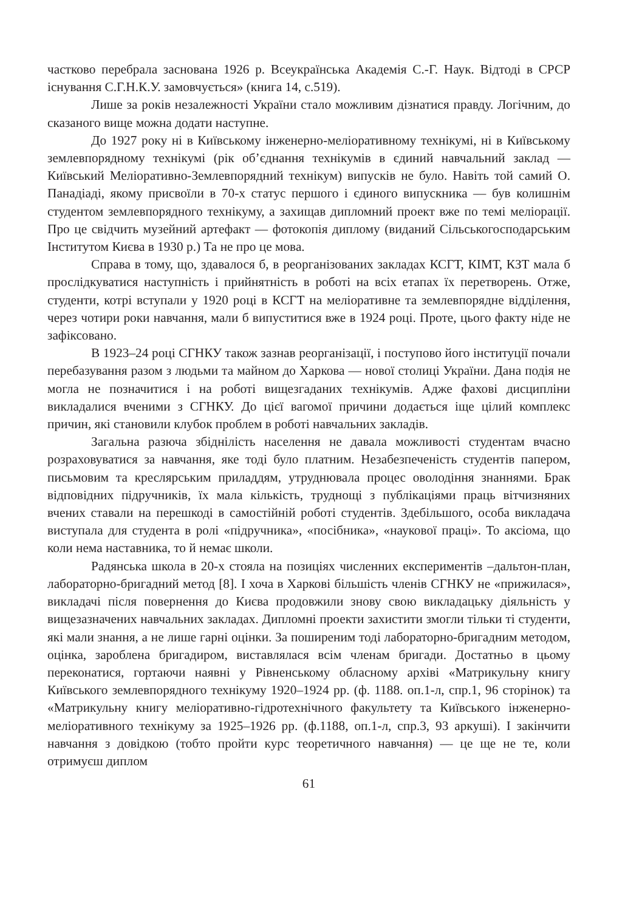частково перебрала заснована 1926 р. Всеукраїнська Академія С.-Г. Наук. Відтоді в СРСР існування С.Г.Н.К.У. замовчується» (книга 14, с.519).
Лише за років незалежності України стало можливим дізнатися правду. Логічним, до сказаного вище можна додати наступне.
До 1927 року ні в Київському інженерно-меліоративному технікумі, ні в Київському землевпорядному технікумі (рік об’єднання технікумів в єдиний навчальний заклад — Київський Меліоративно-Землевпорядний технікум) випусків не було. Навіть той самий О. Панадіаді, якому присвоїли в 70-х статус першого і єдиного випускника — був колишнім студентом землевпорядного технікуму, а захищав дипломний проект вже по темі меліорації. Про це свідчить музейний артефакт — фотокопія диплому (виданий Сільськогосподарським Інститутом Києва в 1930 р.) Та не про це мова.
Справа в тому, що, здавалося б, в реорганізованих закладах КСГТ, КІМТ, КЗТ мала б прослідкуватися наступність і прийнятність в роботі на всіх етапах їх перетворень. Отже, студенти, котрі вступали у 1920 році в КСГТ на меліоративне та землевпорядне відділення, через чотири роки навчання, мали б випуститися вже в 1924 році. Проте, цього факту ніде не зафіксовано.
В 1923–24 році СГНКУ також зазнав реорганізації, і поступово його інституції почали перебазування разом з людьми та майном до Харкова — нової столиці України. Дана подія не могла не позначитися і на роботі вищезгаданих технікумів. Адже фахові дисципліни викладалися вченими з СГНКУ. До цієї вагомої причини додається іще цілий комплекс причин, які становили клубок проблем в роботі навчальних закладів.
Загальна разюча збіднілість населення не давала можливості студентам вчасно розраховуватися за навчання, яке тоді було платним. Незабезпеченість студентів папером, письмовим та креслярським приладдям, утруднювала процес оволодіння знаннями. Брак відповідних підручників, їх мала кількість, труднощі з публікаціями праць вітчизняних вчених ставали на перешкоді в самостійній роботі студентів. Здебільшого, особа викладача виступала для студента в ролі «підручника», «посібника», «наукової праці». То аксіома, що коли нема наставника, то й немає школи.
Радянська школа в 20-х стояла на позиціях численних експериментів –дальтон-план, лабораторно-бригадний метод [8]. І хоча в Харкові більшість членів СГНКУ не «прижилася», викладачі після повернення до Києва продовжили знову свою викладацьку діяльність у вищезазначених навчальних закладах. Дипломні проекти захистити змогли тільки ті студенти, які мали знання, а не лише гарні оцінки. За поширеним тоді лабораторно-бригадним методом, оцінка, зароблена бригадиром, виставлялася всім членам бригади. Достатньо в цьому переконатися, гортаючи наявні у Рівненському обласному архіві «Матрикульну книгу Київського землевпорядного технікуму 1920–1924 рр. (ф. 1188. оп.1-л, спр.1, 96 сторінок) та «Матрикульну книгу меліоративно-гідротехнічного факультету та Київського інженерно-меліоративного технікуму за 1925–1926 рр. (ф.1188, оп.1-л, спр.3, 93 аркуші). І закінчити навчання з довідкою (тобто пройти курс теоретичного навчання) — це ще не те, коли отримуєш диплом
61